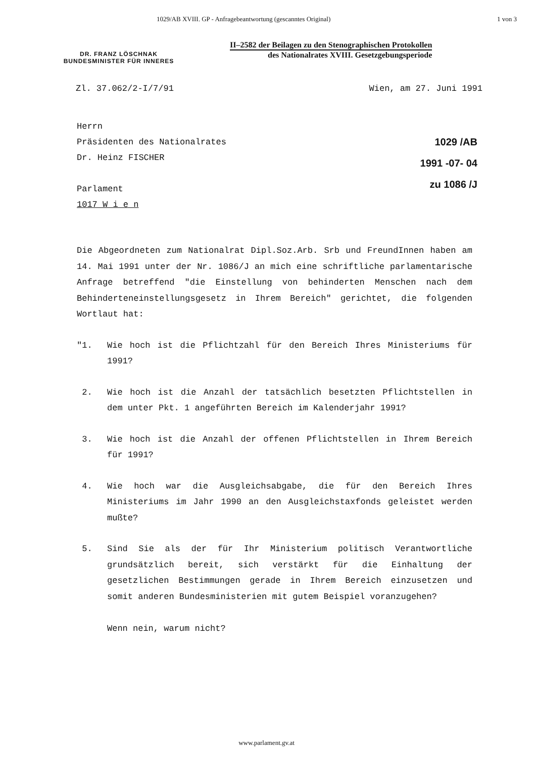1029/AB XVIII. GP - Anfragebeantwortung (gescanntes Original) 1 von 3
DR. FRANZ LÖSCHNAK
BUNDESMINISTER FÜR INNERES
II–2582 der Beilagen zu den Stenographischen Protokollen
des Nationalrates XVIII. Gesetzgebungsperiode
Zl. 37.062/2-I/7/91 Wien, am 27. Juni 1991
Herrn
Präsidenten des Nationalrates
Dr. Heinz FISCHER
Parlament
1017 W i e n
1029 /AB
1991 -07- 04
zu 1086 /J
Die Abgeordneten zum Nationalrat Dipl.Soz.Arb. Srb und FreundInnen haben am 14. Mai 1991 unter der Nr. 1086/J an mich eine schriftliche parlamentarische Anfrage betreffend "die Einstellung von behinderten Menschen nach dem Behinderteneinstellungsgesetz in Ihrem Bereich" gerichtet, die folgenden Wortlaut hat:
"1. Wie hoch ist die Pflichtzahl für den Bereich Ihres Ministeriums für 1991?
2. Wie hoch ist die Anzahl der tatsächlich besetzten Pflichtstellen in dem unter Pkt. 1 angeführten Bereich im Kalenderjahr 1991?
3. Wie hoch ist die Anzahl der offenen Pflichtstellen in Ihrem Bereich für 1991?
4. Wie hoch war die Ausgleichsabgabe, die für den Bereich Ihres Ministeriums im Jahr 1990 an den Ausgleichstaxfonds geleistet werden mußte?
5. Sind Sie als der für Ihr Ministerium politisch Verantwortliche grundsätzlich bereit, sich verstärkt für die Einhaltung der gesetzlichen Bestimmungen gerade in Ihrem Bereich einzusetzen und somit anderen Bundesministerien mit gutem Beispiel voranzugehen?
Wenn nein, warum nicht?
www.parlament.gv.at